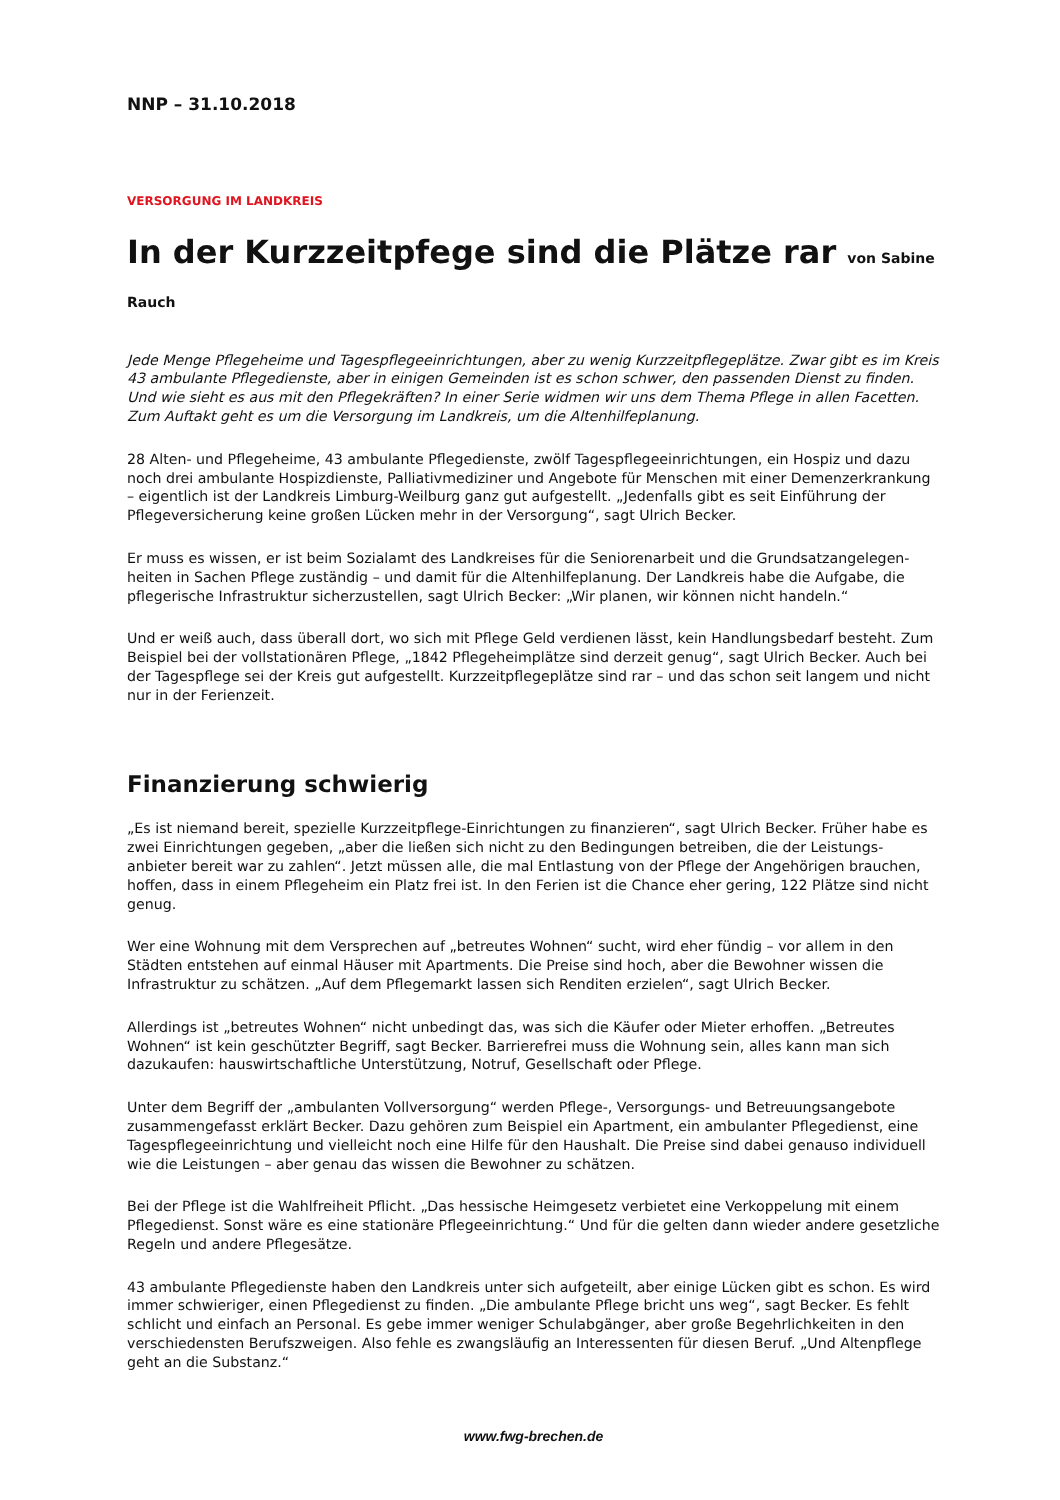NNP – 31.10.2018
VERSORGUNG IM LANDKREIS
In der Kurzzeitpfege sind die Plätze rar von Sabine Rauch
Jede Menge Pflegeheime und Tagespflegeeinrichtungen, aber zu wenig Kurzzeitpflegeplätze. Zwar gibt es im Kreis 43 ambulante Pflegedienste, aber in einigen Gemeinden ist es schon schwer, den passenden Dienst zu finden. Und wie sieht es aus mit den Pflegekräften? In einer Serie widmen wir uns dem Thema Pflege in allen Facetten. Zum Auftakt geht es um die Versorgung im Landkreis, um die Altenhilfeplanung.
28 Alten- und Pflegeheime, 43 ambulante Pflegedienste, zwölf Tagespflegeeinrichtungen, ein Hospiz und dazu noch drei ambulante Hospizdienste, Palliativmediziner und Angebote für Menschen mit einer Demenzerkrankung – eigentlich ist der Landkreis Limburg-Weilburg ganz gut aufgestellt. „Jedenfalls gibt es seit Einführung der Pflegeversicherung keine großen Lücken mehr in der Versorgung“, sagt Ulrich Becker.
Er muss es wissen, er ist beim Sozialamt des Landkreises für die Seniorenarbeit und die Grundsatzangelegen-heiten in Sachen Pflege zuständig – und damit für die Altenhilfeplanung. Der Landkreis habe die Aufgabe, die pflegerische Infrastruktur sicherzustellen, sagt Ulrich Becker: „Wir planen, wir können nicht handeln.“
Und er weiß auch, dass überall dort, wo sich mit Pflege Geld verdienen lässt, kein Handlungsbedarf besteht. Zum Beispiel bei der vollstationären Pflege, „1842 Pflegeheimplätze sind derzeit genug“, sagt Ulrich Becker. Auch bei der Tagespflege sei der Kreis gut aufgestellt. Kurzzeitpflegeplätze sind rar – und das schon seit langem und nicht nur in der Ferienzeit.
Finanzierung schwierig
„Es ist niemand bereit, spezielle Kurzzeitpflege-Einrichtungen zu finanzieren“, sagt Ulrich Becker. Früher habe es zwei Einrichtungen gegeben, „aber die ließen sich nicht zu den Bedingungen betreiben, die der Leistungs-anbieter bereit war zu zahlen“. Jetzt müssen alle, die mal Entlastung von der Pflege der Angehörigen brauchen, hoffen, dass in einem Pflegeheim ein Platz frei ist. In den Ferien ist die Chance eher gering, 122 Plätze sind nicht genug.
Wer eine Wohnung mit dem Versprechen auf „betreutes Wohnen“ sucht, wird eher fündig – vor allem in den Städten entstehen auf einmal Häuser mit Apartments. Die Preise sind hoch, aber die Bewohner wissen die Infrastruktur zu schätzen. „Auf dem Pflegemarkt lassen sich Renditen erzielen“, sagt Ulrich Becker.
Allerdings ist „betreutes Wohnen“ nicht unbedingt das, was sich die Käufer oder Mieter erhoffen. „Betreutes Wohnen“ ist kein geschützter Begriff, sagt Becker. Barrierefrei muss die Wohnung sein, alles kann man sich dazukaufen: hauswirtschaftliche Unterstützung, Notruf, Gesellschaft oder Pflege.
Unter dem Begriff der „ambulanten Vollversorgung“ werden Pflege-, Versorgungs- und Betreuungsangebote zusammengefasst erklärt Becker. Dazu gehören zum Beispiel ein Apartment, ein ambulanter Pflegedienst, eine Tagespflegeeinrichtung und vielleicht noch eine Hilfe für den Haushalt. Die Preise sind dabei genauso individuell wie die Leistungen – aber genau das wissen die Bewohner zu schätzen.
Bei der Pflege ist die Wahlfreiheit Pflicht. „Das hessische Heimgesetz verbietet eine Verkoppelung mit einem Pflegedienst. Sonst wäre es eine stationäre Pflegeeinrichtung.“ Und für die gelten dann wieder andere gesetzliche Regeln und andere Pflegesätze.
43 ambulante Pflegedienste haben den Landkreis unter sich aufgeteilt, aber einige Lücken gibt es schon. Es wird immer schwieriger, einen Pflegedienst zu finden. „Die ambulante Pflege bricht uns weg“, sagt Becker. Es fehlt schlicht und einfach an Personal. Es gebe immer weniger Schulabgänger, aber große Begehrlichkeiten in den verschiedensten Berufszweigen. Also fehle es zwangsläufig an Interessenten für diesen Beruf. „Und Altenpflege geht an die Substanz.“
www.fwg-brechen.de